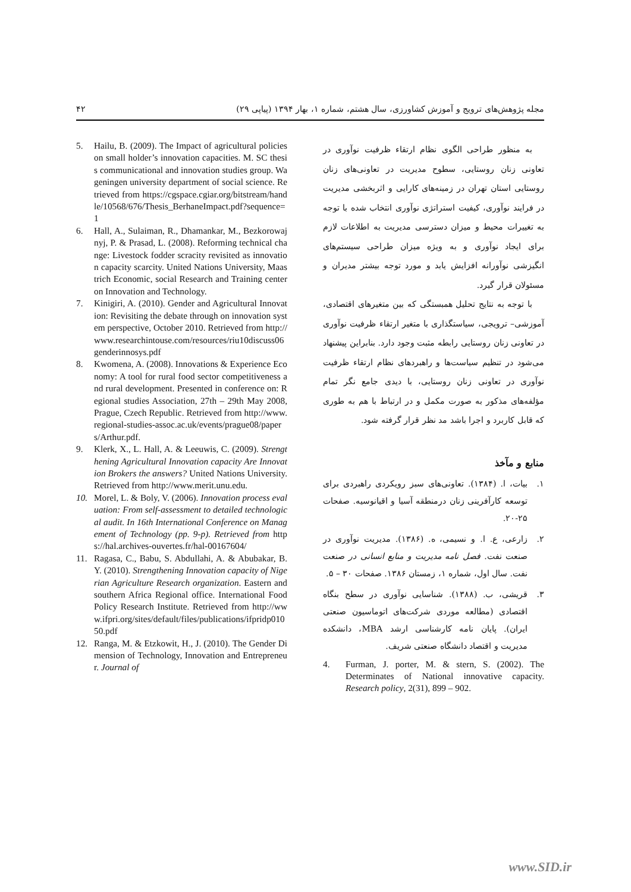مجله پژوهش‌های ترویج و آموزش کشاورزی، سال هشتم، شماره ۱، بهار ۱۳۹۴ (پیاپی ۲۹) ۴۲
5. Hailu, B. (2009). The Impact of agricultural policies on small holder’s innovation capacities. M. SC thesis communicational and innovation studies group. Wageningen university department of social science. Retrieved from https://cgspace.cgiar.org/bitstream/handle/10568/676/Thesis_BerhaneImpact.pdf?sequence=1
6. Hall, A., Sulaiman, R., Dhamankar, M., Bezkorowajnyj, P. & Prasad, L. (2008). Reforming technical change: Livestock fodder scracity revisited as innovation capacity scarcity. United Nations University, Maastrich Economic, social Research and Training center on Innovation and Technology.
7. Kinigiri, A. (2010). Gender and Agricultural Innovation: Revisiting the debate through on innovation system perspective, October 2010. Retrieved from http://www.researchintouse.com/resources/riu10discuss06genderinnosys.pdf
8. Kwomena, A. (2008). Innovations & Experience Economy: A tool for rural food sector competitiveness and rural development. Presented in conference on: Regional studies Association, 27th – 29th May 2008, Prague, Czech Republic. Retrieved from http://www.regional-studies-assoc.ac.uk/events/prague08/papers/Arthur.pdf.
9. Klerk, X., L. Hall, A. & Leeuwis, C. (2009). Strengthening Agricultural Innovation capacity Are Innovation Brokers the answers? United Nations University. Retrieved from http://www.merit.unu.edu.
10. Morel, L. & Boly, V. (2006). Innovation process evaluation: From self-assessment to detailed technological audit. In 16th International Conference on Management of Technology (pp. 9-p). Retrieved from https://hal.archives-ouvertes.fr/hal-00167604/
11. Ragasa, C., Babu, S. Abdullahi, A. & Abubakar, B. Y. (2010). Strengthening Innovation capacity of Nigerian Agriculture Research organization. Eastern and southern Africa Regional office. International Food Policy Research Institute. Retrieved from http://www.ifpri.org/sites/default/files/publications/ifpridp01050.pdf
12. Ranga, M. & Etzkowit, H., J. (2010). The Gender Dimension of Technology, Innovation and Entrepreneur. Journal of
به منظور طراحی الگوی نظام ارتقاء ظرفیت نوآوری در تعاونی زنان روستایی، سطوح مدیریت در تعاونی‌های زنان روستایی استان تهران در زمینه‌های کارایی و اثربخشی مدیریت در فرایند نوآوری، کیفیت استراتژی نوآوری انتخاب شده با توجه به تغییرات محیط و میزان دسترسی مدیریت به اطلاعات لازم برای ایجاد نوآوری و به ویژه میزان طراحی سیستم‌های انگیزشی نوآورانه افزایش یابد و مورد توجه بیشتر مدیران و مسئولان قرار گیرد.
با توجه به نتایج تحلیل همبستگی که بین متغیرهای اقتصادی، آموزشی– ترویجی، سیاستگذاری با متغیر ارتقاء ظرفیت نوآوری در تعاونی زنان روستایی رابطه مثبت وجود دارد. بنابراین پیشنهاد می‌شود در تنظیم سیاست‌ها و راهبردهای نظام ارتقاء ظرفیت نوآوری در تعاونی زنان روستایی، با دیدی جامع نگر تمام مؤلفه‌های مذکور به صورت مکمل و در ارتباط با هم به طوری که قابل کاربرد و اجرا باشد مد نظر قرار گرفته شود.
منابع و مآخذ
۱. بیات، ا. (۱۳۸۴). تعاونی‌های سبز رویکردی راهبردی برای توسعه کارآفرینی زنان درمنطقه آسیا و اقیانوسیه. صفحات ۲۵-۲۰.
۲. زارعی، ع. ا. و نسیمی، ه. (۱۳۸۶). مدیریت نوآوری در صنعت نفت. فصل نامه مدیریت و منابع انسانی در صنعت نفت. سال اول، شماره ۱، زمستان ۱۳۸۶. صفحات ۳۰ – ۵.
۳. قریشی، ب. (۱۳۸۸). شناسایی نوآوری در سطح بنگاه اقتصادی (مطالعه موردی شرکت‌های اتوماسیون صنعتی ایران). پایان نامه کارشناسی ارشد MBA، دانشکده مدیریت و اقتصاد دانشگاه صنعتی شریف.
4. Furman, J. porter, M. & stern, S. (2002). The Determinates of National innovative capacity. Research policy, 2(31), 899 – 902.
www.SID.ir